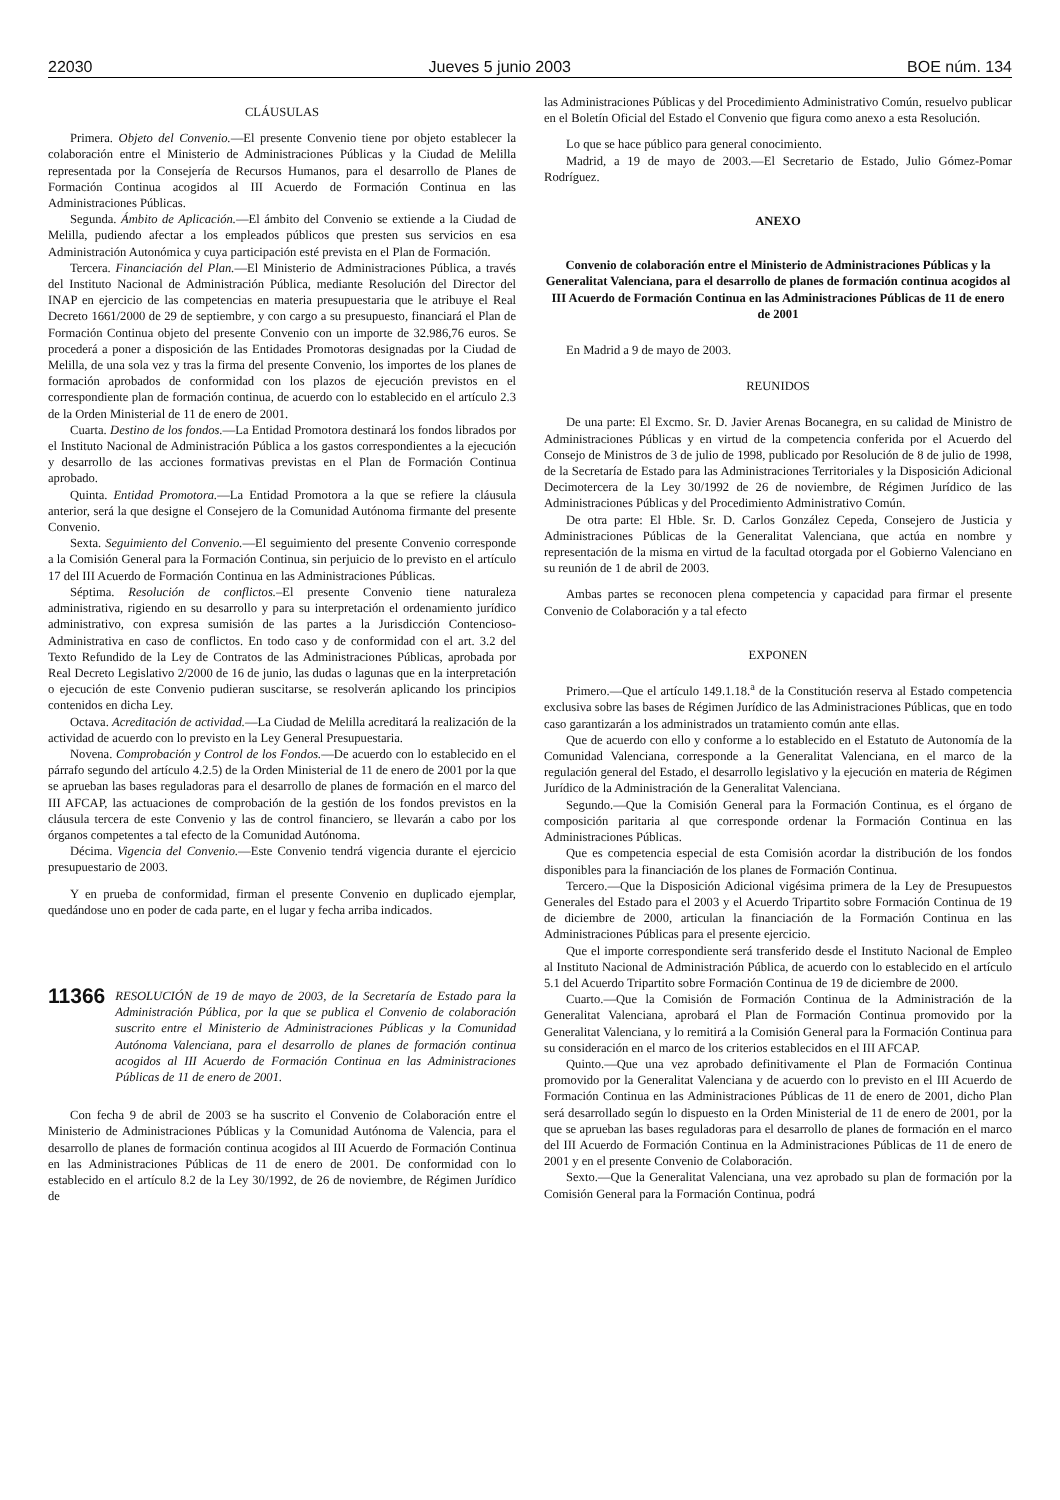22030 Jueves 5 junio 2003 BOE núm. 134
CLÁUSULAS
Primera. Objeto del Convenio.—El presente Convenio tiene por objeto establecer la colaboración entre el Ministerio de Administraciones Públicas y la Ciudad de Melilla representada por la Consejería de Recursos Humanos, para el desarrollo de Planes de Formación Continua acogidos al III Acuerdo de Formación Continua en las Administraciones Públicas.
Segunda. Ámbito de Aplicación.—El ámbito del Convenio se extiende a la Ciudad de Melilla, pudiendo afectar a los empleados públicos que presten sus servicios en esa Administración Autonómica y cuya participación esté prevista en el Plan de Formación.
Tercera. Financiación del Plan.—El Ministerio de Administraciones Pública, a través del Instituto Nacional de Administración Pública, mediante Resolución del Director del INAP en ejercicio de las competencias en materia presupuestaria que le atribuye el Real Decreto 1661/2000 de 29 de septiembre, y con cargo a su presupuesto, financiará el Plan de Formación Continua objeto del presente Convenio con un importe de 32.986,76 euros. Se procederá a poner a disposición de las Entidades Promotoras designadas por la Ciudad de Melilla, de una sola vez y tras la firma del presente Convenio, los importes de los planes de formación aprobados de conformidad con los plazos de ejecución previstos en el correspondiente plan de formación continua, de acuerdo con lo establecido en el artículo 2.3 de la Orden Ministerial de 11 de enero de 2001.
Cuarta. Destino de los fondos.—La Entidad Promotora destinará los fondos librados por el Instituto Nacional de Administración Pública a los gastos correspondientes a la ejecución y desarrollo de las acciones formativas previstas en el Plan de Formación Continua aprobado.
Quinta. Entidad Promotora.—La Entidad Promotora a la que se refiere la cláusula anterior, será la que designe el Consejero de la Comunidad Autónoma firmante del presente Convenio.
Sexta. Seguimiento del Convenio.—El seguimiento del presente Convenio corresponde a la Comisión General para la Formación Continua, sin perjuicio de lo previsto en el artículo 17 del III Acuerdo de Formación Continua en las Administraciones Públicas.
Séptima. Resolución de conflictos.–El presente Convenio tiene naturaleza administrativa, rigiendo en su desarrollo y para su interpretación el ordenamiento jurídico administrativo, con expresa sumisión de las partes a la Jurisdicción Contencioso-Administrativa en caso de conflictos. En todo caso y de conformidad con el art. 3.2 del Texto Refundido de la Ley de Contratos de las Administraciones Públicas, aprobada por Real Decreto Legislativo 2/2000 de 16 de junio, las dudas o lagunas que en la interpretación o ejecución de este Convenio pudieran suscitarse, se resolverán aplicando los principios contenidos en dicha Ley.
Octava. Acreditación de actividad.—La Ciudad de Melilla acreditará la realización de la actividad de acuerdo con lo previsto en la Ley General Presupuestaria.
Novena. Comprobación y Control de los Fondos.—De acuerdo con lo establecido en el párrafo segundo del artículo 4.2.5) de la Orden Ministerial de 11 de enero de 2001 por la que se aprueban las bases reguladoras para el desarrollo de planes de formación en el marco del III AFCAP, las actuaciones de comprobación de la gestión de los fondos previstos en la cláusula tercera de este Convenio y las de control financiero, se llevarán a cabo por los órganos competentes a tal efecto de la Comunidad Autónoma.
Décima. Vigencia del Convenio.—Este Convenio tendrá vigencia durante el ejercicio presupuestario de 2003.
Y en prueba de conformidad, firman el presente Convenio en duplicado ejemplar, quedándose uno en poder de cada parte, en el lugar y fecha arriba indicados.
11366 RESOLUCIÓN de 19 de mayo de 2003, de la Secretaría de Estado para la Administración Pública, por la que se publica el Convenio de colaboración suscrito entre el Ministerio de Administraciones Públicas y la Comunidad Autónoma Valenciana, para el desarrollo de planes de formación continua acogidos al III Acuerdo de Formación Continua en las Administraciones Públicas de 11 de enero de 2001.
Con fecha 9 de abril de 2003 se ha suscrito el Convenio de Colaboración entre el Ministerio de Administraciones Públicas y la Comunidad Autónoma de Valencia, para el desarrollo de planes de formación continua acogidos al III Acuerdo de Formación Continua en las Administraciones Públicas de 11 de enero de 2001. De conformidad con lo establecido en el artículo 8.2 de la Ley 30/1992, de 26 de noviembre, de Régimen Jurídico de
las Administraciones Públicas y del Procedimiento Administrativo Común, resuelvo publicar en el Boletín Oficial del Estado el Convenio que figura como anexo a esta Resolución.
Lo que se hace público para general conocimiento.
Madrid, a 19 de mayo de 2003.—El Secretario de Estado, Julio Gómez-Pomar Rodríguez.
ANEXO
Convenio de colaboración entre el Ministerio de Administraciones Públicas y la Generalitat Valenciana, para el desarrollo de planes de formación continua acogidos al III Acuerdo de Formación Continua en las Administraciones Públicas de 11 de enero de 2001
En Madrid a 9 de mayo de 2003.
REUNIDOS
De una parte: El Excmo. Sr. D. Javier Arenas Bocanegra, en su calidad de Ministro de Administraciones Públicas y en virtud de la competencia conferida por el Acuerdo del Consejo de Ministros de 3 de julio de 1998, publicado por Resolución de 8 de julio de 1998, de la Secretaría de Estado para las Administraciones Territoriales y la Disposición Adicional Decimotercera de la Ley 30/1992 de 26 de noviembre, de Régimen Jurídico de las Administraciones Públicas y del Procedimiento Administrativo Común.
De otra parte: El Hble. Sr. D. Carlos González Cepeda, Consejero de Justicia y Administraciones Públicas de la Generalitat Valenciana, que actúa en nombre y representación de la misma en virtud de la facultad otorgada por el Gobierno Valenciano en su reunión de 1 de abril de 2003.
Ambas partes se reconocen plena competencia y capacidad para firmar el presente Convenio de Colaboración y a tal efecto
EXPONEN
Primero.—Que el artículo 149.1.18.<sup>a</sup> de la Constitución reserva al Estado competencia exclusiva sobre las bases de Régimen Jurídico de las Administraciones Públicas, que en todo caso garantizarán a los administrados un tratamiento común ante ellas.
Que de acuerdo con ello y conforme a lo establecido en el Estatuto de Autonomía de la Comunidad Valenciana, corresponde a la Generalitat Valenciana, en el marco de la regulación general del Estado, el desarrollo legislativo y la ejecución en materia de Régimen Jurídico de la Administración de la Generalitat Valenciana.
Segundo.—Que la Comisión General para la Formación Continua, es el órgano de composición paritaria al que corresponde ordenar la Formación Continua en las Administraciones Públicas.
Que es competencia especial de esta Comisión acordar la distribución de los fondos disponibles para la financiación de los planes de Formación Continua.
Tercero.—Que la Disposición Adicional vigésima primera de la Ley de Presupuestos Generales del Estado para el 2003 y el Acuerdo Tripartito sobre Formación Continua de 19 de diciembre de 2000, articulan la financiación de la Formación Continua en las Administraciones Públicas para el presente ejercicio.
Que el importe correspondiente será transferido desde el Instituto Nacional de Empleo al Instituto Nacional de Administración Pública, de acuerdo con lo establecido en el artículo 5.1 del Acuerdo Tripartito sobre Formación Continua de 19 de diciembre de 2000.
Cuarto.—Que la Comisión de Formación Continua de la Administración de la Generalitat Valenciana, aprobará el Plan de Formación Continua promovido por la Generalitat Valenciana, y lo remitirá a la Comisión General para la Formación Continua para su consideración en el marco de los criterios establecidos en el III AFCAP.
Quinto.—Que una vez aprobado definitivamente el Plan de Formación Continua promovido por la Generalitat Valenciana y de acuerdo con lo previsto en el III Acuerdo de Formación Continua en las Administraciones Públicas de 11 de enero de 2001, dicho Plan será desarrollado según lo dispuesto en la Orden Ministerial de 11 de enero de 2001, por la que se aprueban las bases reguladoras para el desarrollo de planes de formación en el marco del III Acuerdo de Formación Continua en la Administraciones Públicas de 11 de enero de 2001 y en el presente Convenio de Colaboración.
Sexto.—Que la Generalitat Valenciana, una vez aprobado su plan de formación por la Comisión General para la Formación Continua, podrá